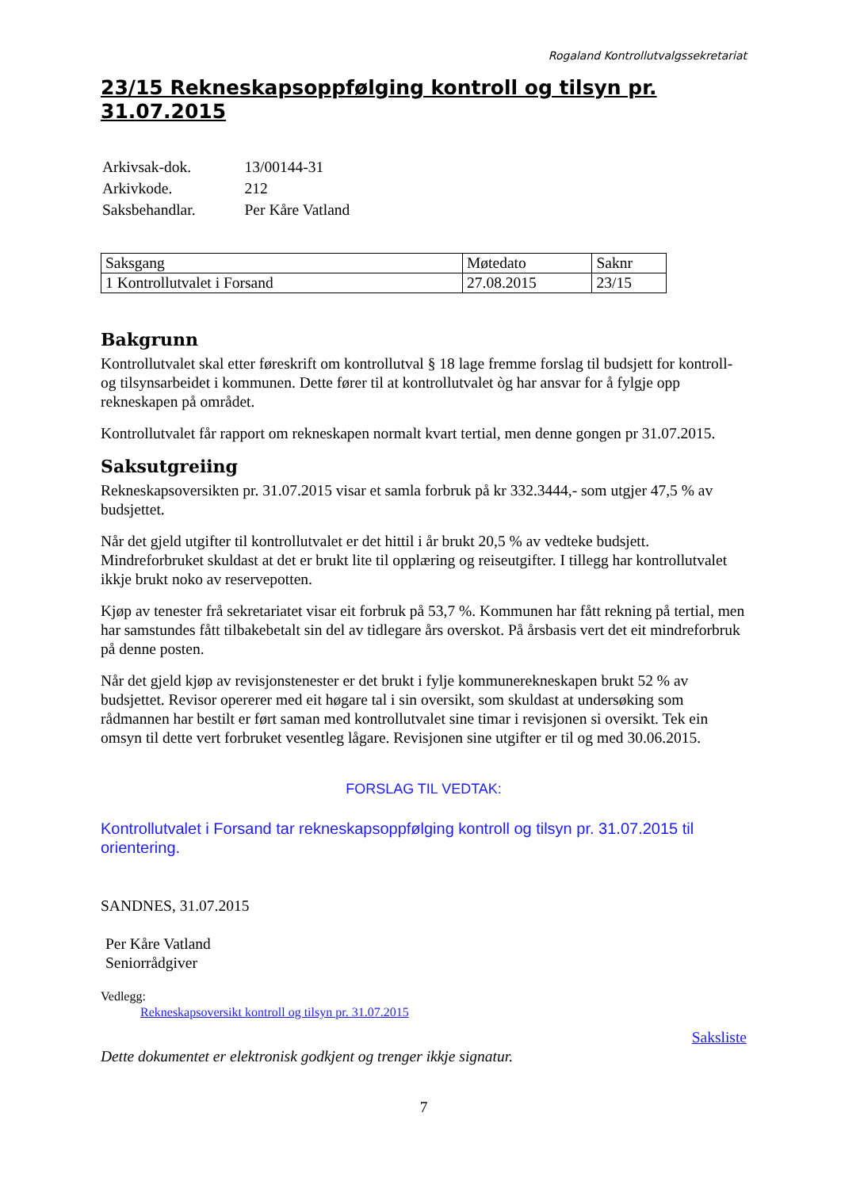Rogaland Kontrollutvalgssekretariat
23/15 Rekneskapsoppfølging kontroll og tilsyn pr. 31.07.2015
| Arkivsak-dok. | 13/00144-31 |
| Arkivkode. | 212 |
| Saksbehandlar. | Per Kåre Vatland |
| Saksgang | Møtedato | Saknr |
| 1 Kontrollutvalet i Forsand | 27.08.2015 | 23/15 |
Bakgrunn
Kontrollutvalet skal etter føreskrift om kontrollutval § 18 lage fremme forslag til budsjett for kontroll- og tilsynsarbeidet i kommunen. Dette fører til at kontrollutvalet òg har ansvar for å fylgje opp rekneskapen på området.
Kontrollutvalet får rapport om rekneskapen normalt kvart tertial, men denne gongen pr 31.07.2015.
Saksutgreiing
Rekneskapsoversikten pr. 31.07.2015 visar et samla forbruk på kr 332.3444,- som utgjer 47,5 % av budsjettet.
Når det gjeld utgifter til kontrollutvalet er det hittil i år brukt 20,5 % av vedteke budsjett. Mindreforbruket skuldast at det er brukt lite til opplæring og reiseutgifter. I tillegg har kontrollutvalet ikkje brukt noko av reservepotten.
Kjøp av tenester frå sekretariatet visar eit forbruk på 53,7 %. Kommunen har fått rekning på tertial, men har samstundes fått tilbakebetalt sin del av tidlegare års overskot. På årsbasis vert det eit mindreforbruk på denne posten.
Når det gjeld kjøp av revisjonstenester er det brukt i fylje kommunerekneskapen brukt 52 % av budsjettet. Revisor opererer med eit høgare tal i sin oversikt, som skuldast at undersøking som rådmannen har bestilt er ført saman med kontrollutvalet sine timar i revisjonen si oversikt. Tek ein omsyn til dette vert forbruket vesentleg lågare. Revisjonen sine utgifter er til og med 30.06.2015.
FORSLAG TIL VEDTAK:
Kontrollutvalet i Forsand tar rekneskapsoppfølging kontroll og tilsyn pr. 31.07.2015 til orientering.
SANDNES, 31.07.2015
Per Kåre Vatland
Seniorrådgiver
Vedlegg:
Rekneskapsoversikt kontroll og tilsyn pr. 31.07.2015
Saksliste
Dette dokumentet er elektronisk godkjent og trenger ikkje signatur.
7